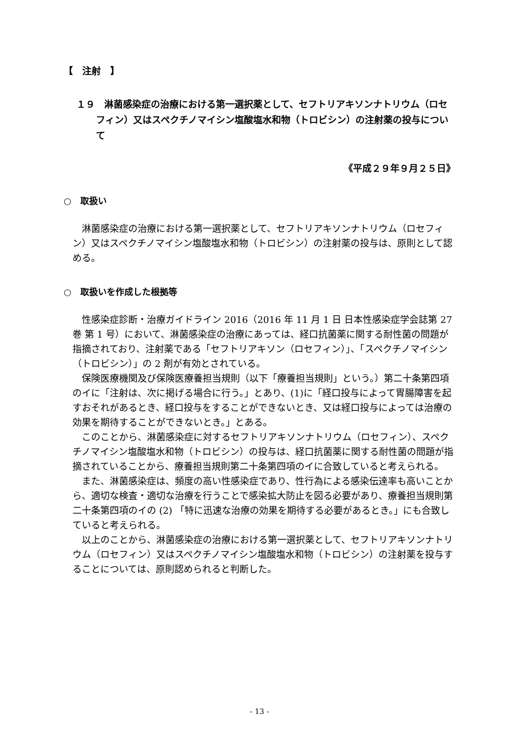【　注射　】
１９　淋菌感染症の治療における第一選択薬として、セフトリアキソンナトリウム（ロセフィン）又はスペクチノマイシン塩酸塩水和物（トロビシン）の注射薬の投与について
《平成２９年９月２５日》
○　取扱い
淋菌感染症の治療における第一選択薬として、セフトリアキソンナトリウム（ロセフィン）又はスペクチノマイシン塩酸塩水和物（トロビシン）の注射薬の投与は、原則として認める。
○　取扱いを作成した根拠等
性感染症診断・治療ガイドライン 2016（2016 年 11 月 1 日 日本性感染症学会誌第 27 巻 第 1 号）において、淋菌感染症の治療にあっては、経口抗菌薬に関する耐性菌の問題が指摘されており、注射薬である「セフトリアキソン（ロセフィン）」、「スペクチノマイシン（トロビシン）」の 2 剤が有効とされている。
保険医療機関及び保険医療養担当規則（以下「療養担当規則」という。）第二十条第四項のイに「注射は、次に掲げる場合に行う。」とあり、(1)に「経口投与によって胃腸障害を起すおそれがあるとき、経口投与をすることができないとき、又は経口投与によっては治療の効果を期待することができないとき。」とある。
このことから、淋菌感染症に対するセフトリアキソンナトリウム（ロセフィン）、スペクチノマイシン塩酸塩水和物（トロビシン）の投与は、経口抗菌薬に関する耐性菌の問題が指摘されていることから、療養担当規則第二十条第四項のイに合致していると考えられる。
また、淋菌感染症は、頻度の高い性感染症であり、性行為による感染伝達率も高いことから、適切な検査・適切な治療を行うことで感染拡大防止を図る必要があり、療養担当規則第二十条第四項のイの (2) 「特に迅速な治療の効果を期待する必要があるとき。」にも合致していると考えられる。
以上のことから、淋菌感染症の治療における第一選択薬として、セフトリアキソンナトリウム（ロセフィン）又はスペクチノマイシン塩酸塩水和物（トロビシン）の注射薬を投与することについては、原則認められると判断した。
- 13 -